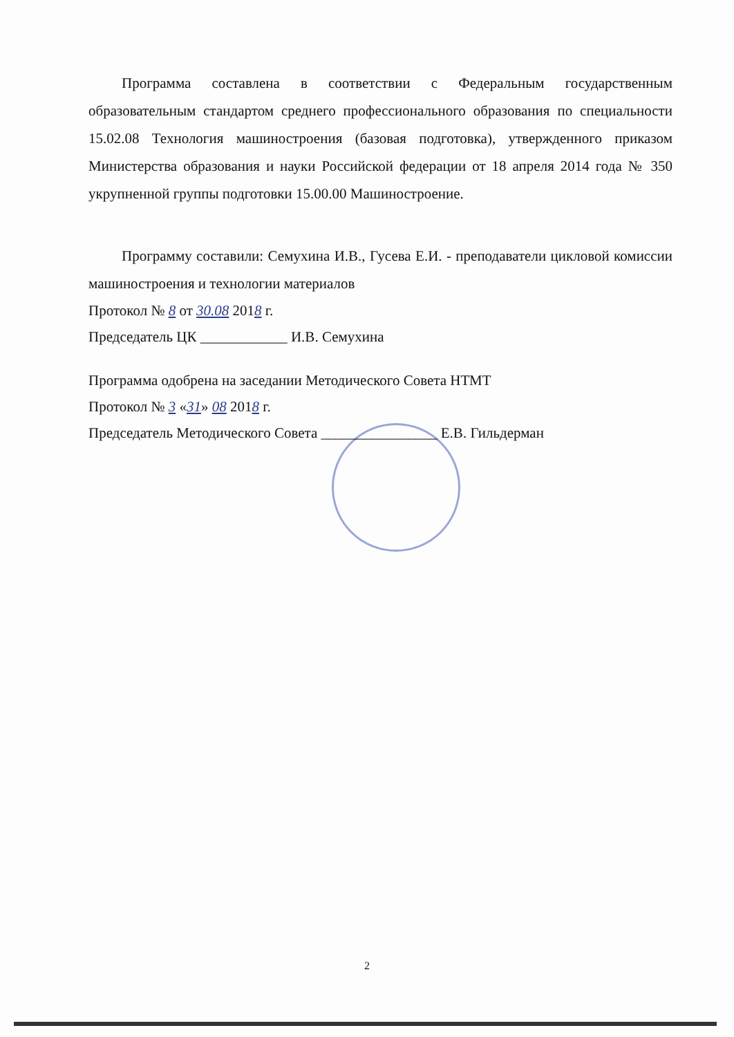Программа составлена в соответствии с Федеральным государственным образовательным стандартом среднего профессионального образования по специальности 15.02.08 Технология машиностроения (базовая подготовка), утвержденного приказом Министерства образования и науки Российской федерации от 18 апреля 2014 года № 350 укрупненной группы подготовки 15.00.00 Машиностроение.
Программу составили: Семухина И.В., Гусева Е.И. - преподаватели цикловой комиссии машиностроения и технологии материалов
Протокол № 8 от 30.08 2018 г.
Председатель ЦК ____________ И.В. Семухина
Программа одобрена на заседании Методического Совета НТМТ
Протокол № 3 «31» 08 2018 г.
Председатель Методического Совета ________________ Е.В. Гильдерман
2